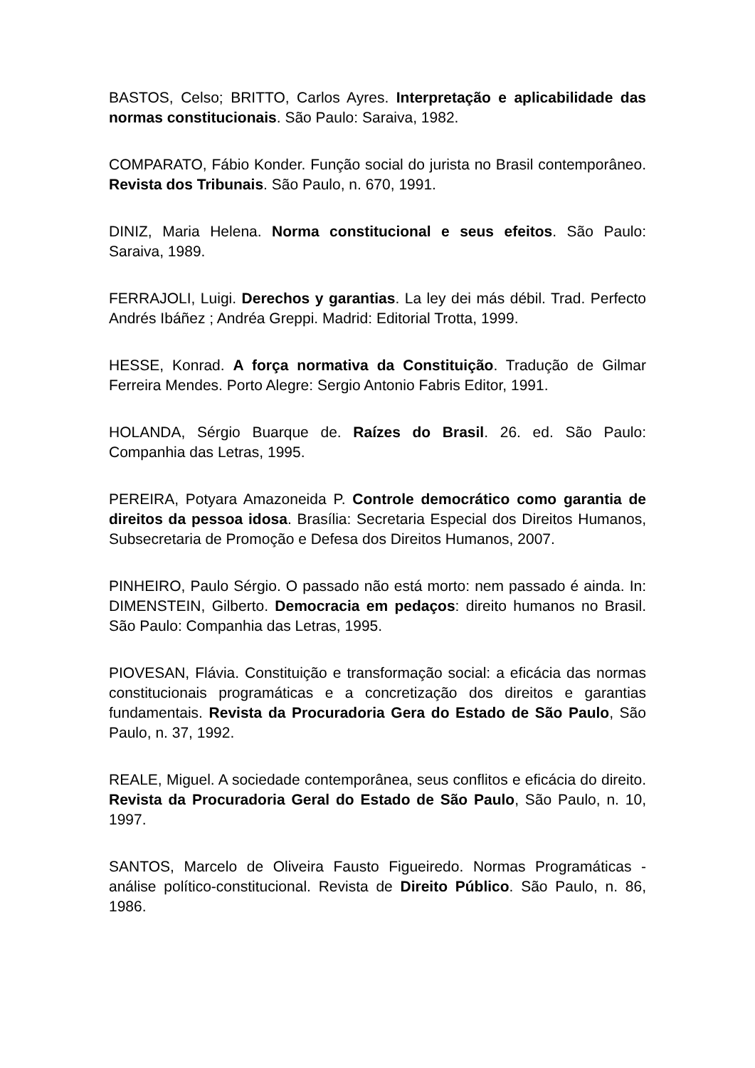BASTOS, Celso; BRITTO, Carlos Ayres. Interpretação e aplicabilidade das normas constitucionais. São Paulo: Saraiva, 1982.
COMPARATO, Fábio Konder. Função social do jurista no Brasil contemporâneo. Revista dos Tribunais. São Paulo, n. 670, 1991.
DINIZ, Maria Helena. Norma constitucional e seus efeitos. São Paulo: Saraiva, 1989.
FERRAJOLI, Luigi. Derechos y garantias. La ley dei más débil. Trad. Perfecto Andrés Ibáñez ; Andréa Greppi. Madrid: Editorial Trotta, 1999.
HESSE, Konrad. A força normativa da Constituição. Tradução de Gilmar Ferreira Mendes. Porto Alegre: Sergio Antonio Fabris Editor, 1991.
HOLANDA, Sérgio Buarque de. Raízes do Brasil. 26. ed. São Paulo: Companhia das Letras, 1995.
PEREIRA, Potyara Amazoneida P. Controle democrático como garantia de direitos da pessoa idosa. Brasília: Secretaria Especial dos Direitos Humanos, Subsecretaria de Promoção e Defesa dos Direitos Humanos, 2007.
PINHEIRO, Paulo Sérgio. O passado não está morto: nem passado é ainda. In: DIMENSTEIN, Gilberto. Democracia em pedaços: direito humanos no Brasil. São Paulo: Companhia das Letras, 1995.
PIOVESAN, Flávia. Constituição e transformação social: a eficácia das normas constitucionais programáticas e a concretização dos direitos e garantias fundamentais. Revista da Procuradoria Gera do Estado de São Paulo, São Paulo, n. 37, 1992.
REALE, Miguel. A sociedade contemporânea, seus conflitos e eficácia do direito. Revista da Procuradoria Geral do Estado de São Paulo, São Paulo, n. 10, 1997.
SANTOS, Marcelo de Oliveira Fausto Figueiredo. Normas Programáticas - análise político-constitucional. Revista de Direito Público. São Paulo, n. 86, 1986.